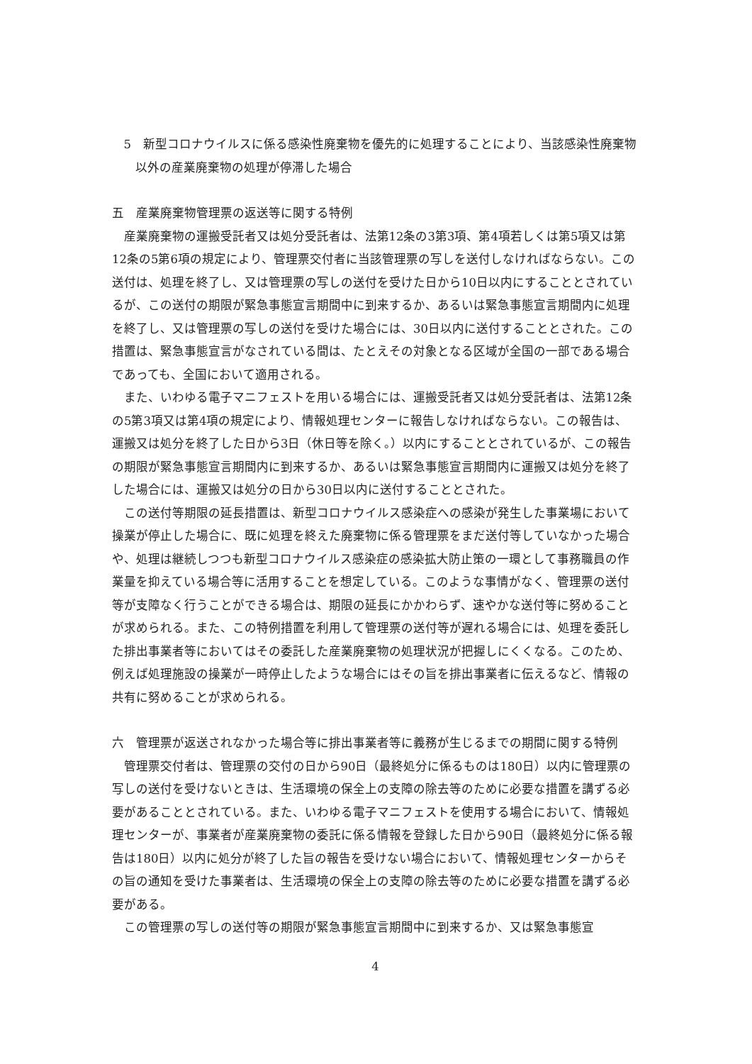5　新型コロナウイルスに係る感染性廃棄物を優先的に処理することにより、当該感染性廃棄物以外の産業廃棄物の処理が停滞した場合
五　産業廃棄物管理票の返送等に関する特例
産業廃棄物の運搬受託者又は処分受託者は、法第12条の3第3項、第4項若しくは第5項又は第12条の5第6項の規定により、管理票交付者に当該管理票の写しを送付しなければならない。この送付は、処理を終了し、又は管理票の写しの送付を受けた日から10日以内にすることとされているが、この送付の期限が緊急事態宣言期間中に到来するか、あるいは緊急事態宣言期間内に処理を終了し、又は管理票の写しの送付を受けた場合には、30日以内に送付することとされた。この措置は、緊急事態宣言がなされている間は、たとえその対象となる区域が全国の一部である場合であっても、全国において適用される。
また、いわゆる電子マニフェストを用いる場合には、運搬受託者又は処分受託者は、法第12条の5第3項又は第4項の規定により、情報処理センターに報告しなければならない。この報告は、運搬又は処分を終了した日から3日（休日等を除く。）以内にすることとされているが、この報告の期限が緊急事態宣言期間内に到来するか、あるいは緊急事態宣言期間内に運搬又は処分を終了した場合には、運搬又は処分の日から30日以内に送付することとされた。
この送付等期限の延長措置は、新型コロナウイルス感染症への感染が発生した事業場において操業が停止した場合に、既に処理を終えた廃棄物に係る管理票をまだ送付等していなかった場合や、処理は継続しつつも新型コロナウイルス感染症の感染拡大防止策の一環として事務職員の作業量を抑えている場合等に活用することを想定している。このような事情がなく、管理票の送付等が支障なく行うことができる場合は、期限の延長にかかわらず、速やかな送付等に努めることが求められる。また、この特例措置を利用して管理票の送付等が遅れる場合には、処理を委託した排出事業者等においてはその委託した産業廃棄物の処理状況が把握しにくくなる。このため、例えば処理施設の操業が一時停止したような場合にはその旨を排出事業者に伝えるなど、情報の共有に努めることが求められる。
六　管理票が返送されなかった場合等に排出事業者等に義務が生じるまでの期間に関する特例
管理票交付者は、管理票の交付の日から90日（最終処分に係るものは180日）以内に管理票の写しの送付を受けないときは、生活環境の保全上の支障の除去等のために必要な措置を講ずる必要があることとされている。また、いわゆる電子マニフェストを使用する場合において、情報処理センターが、事業者が産業廃棄物の委託に係る情報を登録した日から90日（最終処分に係る報告は180日）以内に処分が終了した旨の報告を受けない場合において、情報処理センターからその旨の通知を受けた事業者は、生活環境の保全上の支障の除去等のために必要な措置を講ずる必要がある。
この管理票の写しの送付等の期限が緊急事態宣言期間中に到来するか、又は緊急事態宣
4